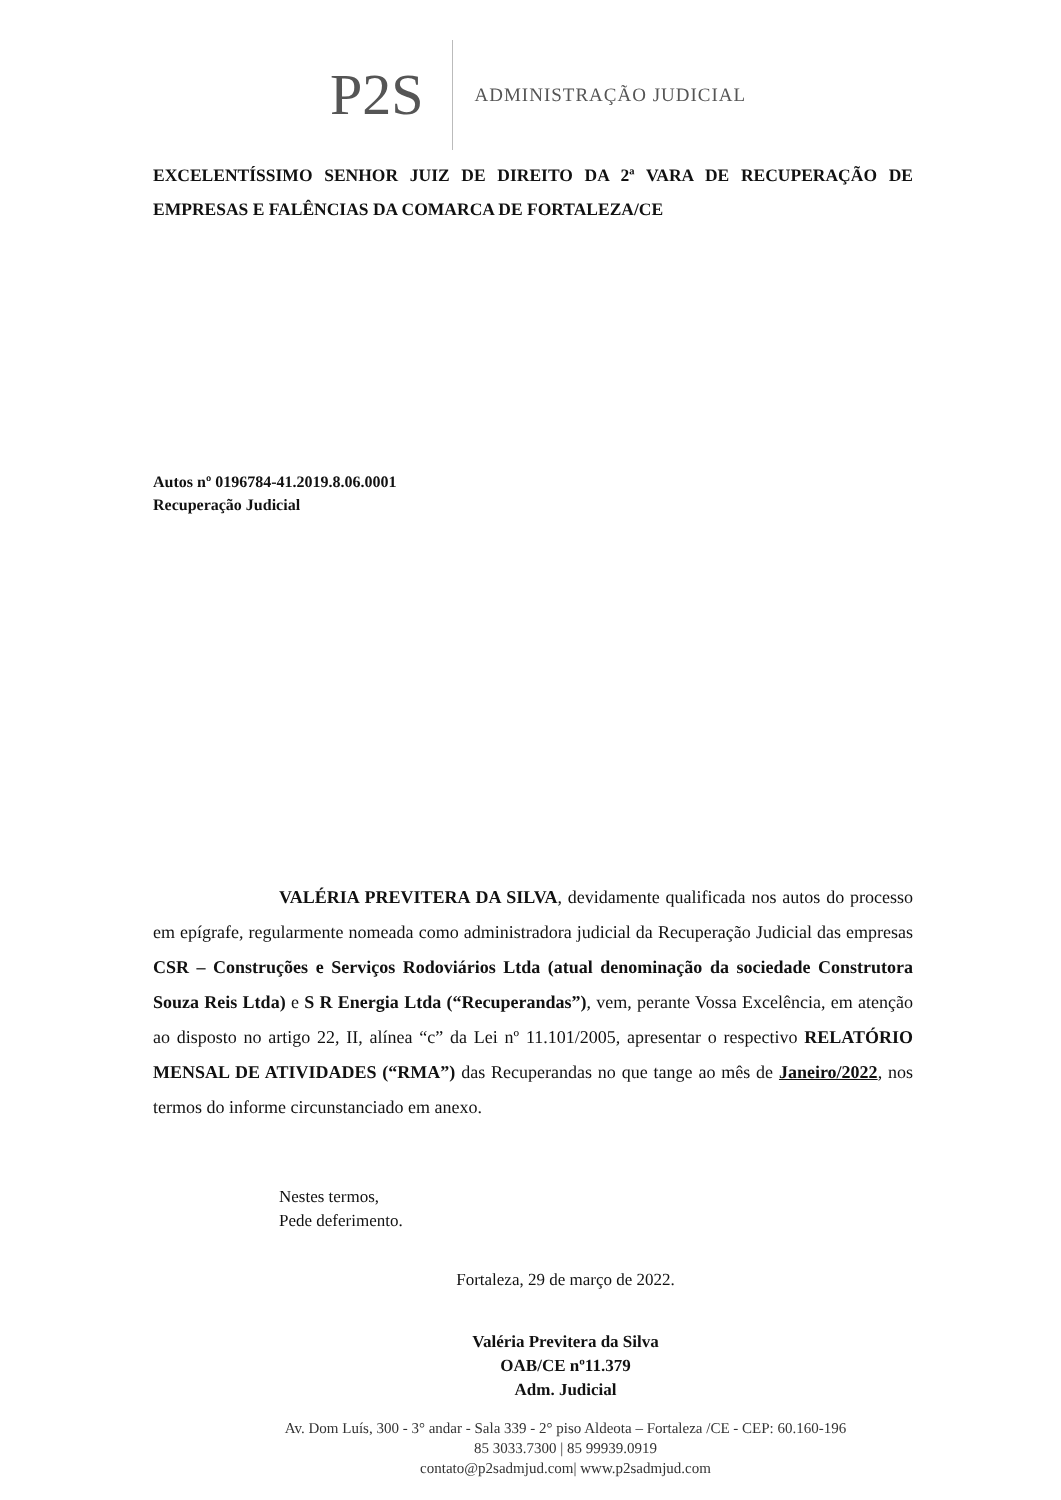P2S
ADMINISTRAÇÃO JUDICIAL
EXCELENTÍSSIMO SENHOR JUIZ DE DIREITO DA 2ª VARA DE RECUPERAÇÃO DE EMPRESAS E FALÊNCIAS DA COMARCA DE FORTALEZA/CE
Autos nº 0196784-41.2019.8.06.0001
Recuperação Judicial
VALÉRIA PREVITERA DA SILVA, devidamente qualificada nos autos do processo em epígrafe, regularmente nomeada como administradora judicial da Recuperação Judicial das empresas CSR – Construções e Serviços Rodoviários Ltda (atual denominação da sociedade Construtora Souza Reis Ltda) e S R Energia Ltda (“Recuperandas”), vem, perante Vossa Excelência, em atenção ao disposto no artigo 22, II, alínea “c” da Lei nº 11.101/2005, apresentar o respectivo RELATÓRIO MENSAL DE ATIVIDADES (“RMA”) das Recuperandas no que tange ao mês de Janeiro/2022, nos termos do informe circunstanciado em anexo.
Nestes termos,
Pede deferimento.
Fortaleza, 29 de março de 2022.
Valéria Previtera da Silva
OAB/CE nº11.379
Adm. Judicial
Av. Dom Luís, 300 - 3° andar - Sala 339 - 2° piso Aldeota – Fortaleza /CE - CEP: 60.160-196
85 3033.7300 | 85 99939.0919
contato@p2sadmjud.com| www.p2sadmjud.com